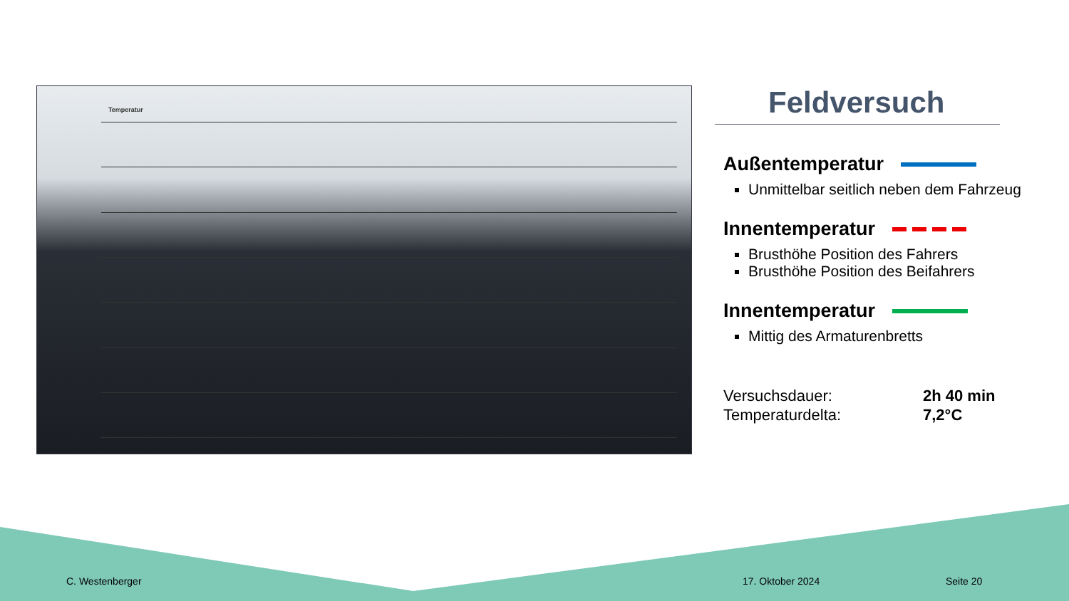Temperatur
Feldversuch
Außentemperatur
Unmittelbar seitlich neben dem Fahrzeug
Innentemperatur
Brusthöhe Position des Fahrers
Brusthöhe Position des Beifahrers
Innentemperatur
Mittig des Armaturenbretts
Versuchsdauer: 2h 40 min
Temperaturdelta: 7,2°C
C. Westenberger 17. Oktober 2024 Seite 20